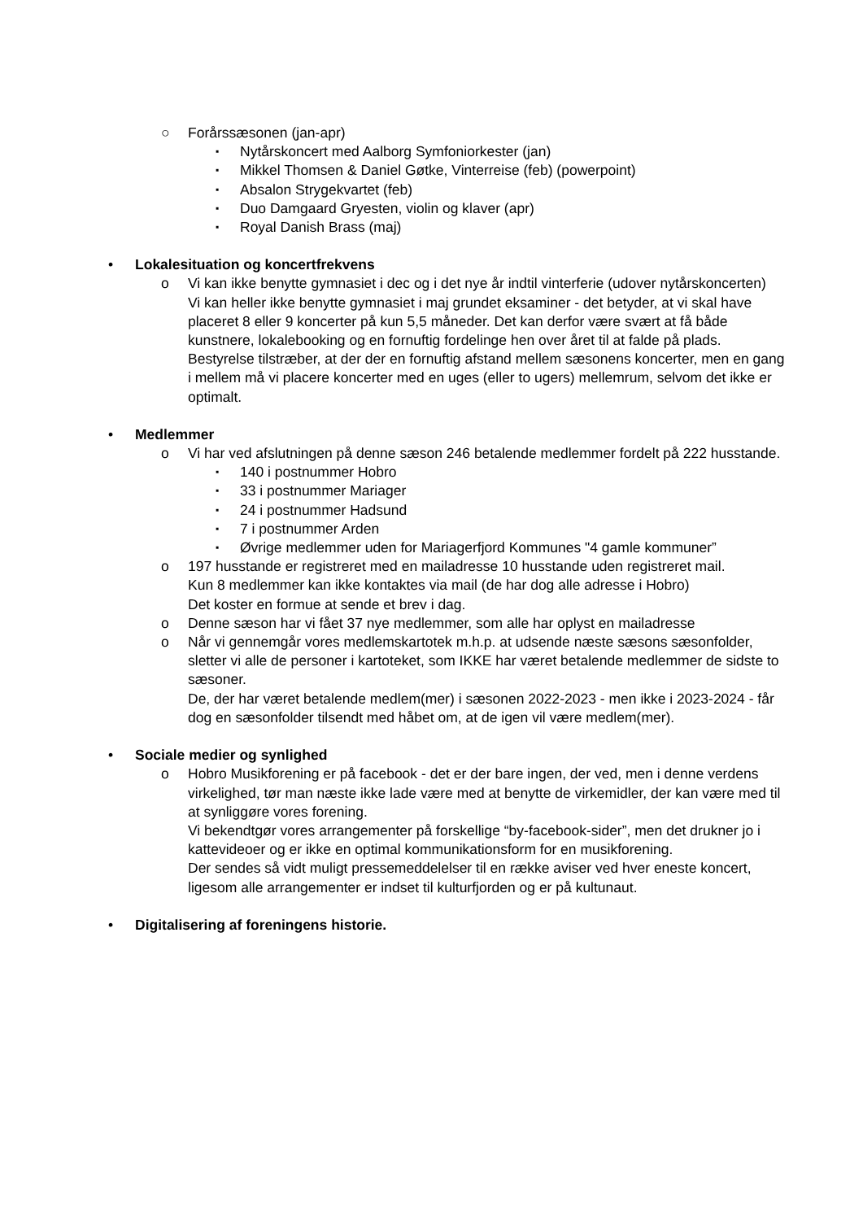○ Forårssæsonen (jan-apr)
▪ Nytårskoncert med Aalborg Symfoniorkester (jan)
▪ Mikkel Thomsen & Daniel Gøtke, Vinterreise (feb) (powerpoint)
▪ Absalon Strygekvartet (feb)
▪ Duo Damgaard Gryesten, violin og klaver (apr)
▪ Royal Danish Brass (maj)
• Lokalesituation og koncertfrekvens
o Vi kan ikke benytte gymnasiet i dec og i det nye år indtil vinterferie (udover nytårskoncerten)
Vi kan heller ikke benytte gymnasiet i maj grundet eksaminer - det betyder, at vi skal have placeret 8 eller 9 koncerter på kun 5,5 måneder. Det kan derfor være svært at få både kunstnere, lokalebooking og en fornuftig fordelinge hen over året til at falde på plads.
Bestyrelse tilstræber, at der der en fornuftig afstand mellem sæsonens koncerter, men en gang i mellem må vi placere koncerter med en uges (eller to ugers) mellemrum, selvom det ikke er optimalt.
• Medlemmer
o Vi har ved afslutningen på denne sæson 246 betalende medlemmer fordelt på 222 husstande.
▪ 140 i postnummer Hobro
▪ 33 i postnummer Mariager
▪ 24 i postnummer Hadsund
▪ 7 i postnummer Arden
▪ Øvrige medlemmer uden for Mariagerfjord Kommunes "4 gamle kommuner”
o 197 husstande er registreret med en mailadresse 10 husstande uden registreret mail.
Kun 8 medlemmer kan ikke kontaktes via mail (de har dog alle adresse i Hobro)
Det koster en formue at sende et brev i dag.
o Denne sæson har vi fået 37 nye medlemmer, som alle har oplyst en mailadresse
o Når vi gennemgår vores medlemskartotek m.h.p. at udsende næste sæsons sæsonfolder, sletter vi alle de personer i kartoteket, som IKKE har været betalende medlemmer de sidste to sæsoner.
De, der har været betalende medlem(mer) i sæsonen 2022-2023 - men ikke i 2023-2024 - får dog en sæsonfolder tilsendt med håbet om, at de igen vil være medlem(mer).
• Sociale medier og synlighed
o Hobro Musikforening er på facebook - det er der bare ingen, der ved, men i denne verdens virkelighed, tør man næste ikke lade være med at benytte de virkemidler, der kan være med til at synliggøre vores forening.
Vi bekendtgør vores arrangementer på forskellige “by-facebook-sider”, men det drukner jo i kattevideoer og er ikke en optimal kommunikationsform for en musikforening.
Der sendes så vidt muligt pressemeddelelser til en række aviser ved hver eneste koncert, ligesom alle arrangementer er indset til kulturfjorden og er på kultunaut.
• Digitalisering af foreningens historie.